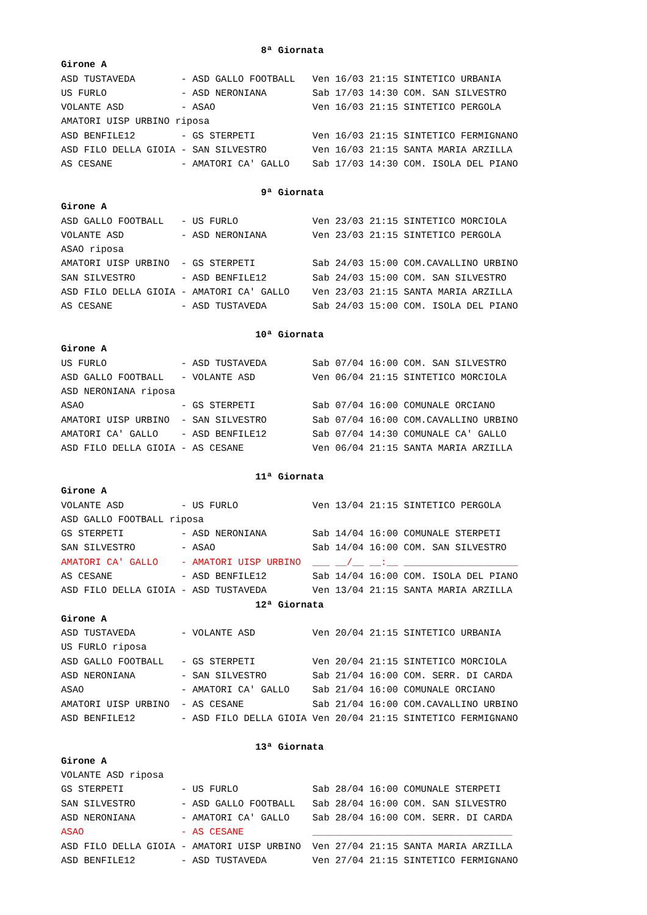8ª Giornata
Girone A
ASD TUSTAVEDA        - ASD GALLO FOOTBALL   Ven 16/03 21:15 SINTETICO URBANIA
US FURLO             - ASD NERONIANA        Sab 17/03 14:30 COM. SAN SILVESTRO
VOLANTE ASD          - ASAO                 Ven 16/03 21:15 SINTETICO PERGOLA
AMATORI UISP URBINO riposa
ASD BENFILE12        - GS STERPETI          Ven 16/03 21:15 SINTETICO FERMIGNANO
ASD FILO DELLA GIOIA - SAN SILVESTRO        Ven 16/03 21:15 SANTA MARIA ARZILLA
AS CESANE            - AMATORI CA' GALLO    Sab 17/03 14:30 COM. ISOLA DEL PIANO

                                   9ª Giornata
Girone A
ASD GALLO FOOTBALL   - US FURLO             Ven 23/03 21:15 SINTETICO MORCIOLA
VOLANTE ASD          - ASD NERONIANA        Ven 23/03 21:15 SINTETICO PERGOLA
ASAO riposa
AMATORI UISP URBINO  - GS STERPETI          Sab 24/03 15:00 COM.CAVALLINO URBINO
SAN SILVESTRO        - ASD BENFILE12        Sab 24/03 15:00 COM. SAN SILVESTRO
ASD FILO DELLA GIOIA - AMATORI CA' GALLO    Ven 23/03 21:15 SANTA MARIA ARZILLA
AS CESANE            - ASD TUSTAVEDA        Sab 24/03 15:00 COM. ISOLA DEL PIANO

                                  10ª Giornata
Girone A
US FURLO             - ASD TUSTAVEDA        Sab 07/04 16:00 COM. SAN SILVESTRO
ASD GALLO FOOTBALL   - VOLANTE ASD          Ven 06/04 21:15 SINTETICO MORCIOLA
ASD NERONIANA riposa
ASAO                 - GS STERPETI          Sab 07/04 16:00 COMUNALE ORCIANO
AMATORI UISP URBINO  - SAN SILVESTRO        Sab 07/04 16:00 COM.CAVALLINO URBINO
AMATORI CA' GALLO    - ASD BENFILE12        Sab 07/04 14:30 COMUNALE CA' GALLO
ASD FILO DELLA GIOIA - AS CESANE            Ven 06/04 21:15 SANTA MARIA ARZILLA

                                  11ª Giornata
Girone A
VOLANTE ASD          - US FURLO             Ven 13/04 21:15 SINTETICO PERGOLA
ASD GALLO FOOTBALL riposa
GS STERPETI          - ASD NERONIANA        Sab 14/04 16:00 COMUNALE STERPETI
SAN SILVESTRO        - ASAO                 Sab 14/04 16:00 COM. SAN SILVESTRO
AMATORI CA' GALLO    - AMATORI UISP URBINO  ___ __/__ __:__ ____________________
AS CESANE            - ASD BENFILE12        Sab 14/04 16:00 COM. ISOLA DEL PIANO
ASD FILO DELLA GIOIA - ASD TUSTAVEDA        Ven 13/04 21:15 SANTA MARIA ARZILLA
                                  12ª Giornata
Girone A
ASD TUSTAVEDA        - VOLANTE ASD          Ven 20/04 21:15 SINTETICO URBANIA
US FURLO riposa
ASD GALLO FOOTBALL   - GS STERPETI          Ven 20/04 21:15 SINTETICO MORCIOLA
ASD NERONIANA        - SAN SILVESTRO        Sab 21/04 16:00 COM. SERR. DI CARDA
ASAO                 - AMATORI CA' GALLO    Sab 21/04 16:00 COMUNALE ORCIANO
AMATORI UISP URBINO  - AS CESANE            Sab 21/04 16:00 COM.CAVALLINO URBINO
ASD BENFILE12        - ASD FILO DELLA GIOIA Ven 20/04 21:15 SINTETICO FERMIGNANO

                                  13ª Giornata
Girone A
VOLANTE ASD riposa
GS STERPETI          - US FURLO             Sab 28/04 16:00 COMUNALE STERPETI
SAN SILVESTRO        - ASD GALLO FOOTBALL   Sab 28/04 16:00 COM. SAN SILVESTRO
ASD NERONIANA        - AMATORI CA' GALLO    Sab 28/04 16:00 COM. SERR. DI CARDA
ASAO                 - AS CESANE            ___________________________________
ASD FILO DELLA GIOIA - AMATORI UISP URBINO  Ven 27/04 21:15 SANTA MARIA ARZILLA
ASD BENFILE12        - ASD TUSTAVEDA        Ven 27/04 21:15 SINTETICO FERMIGNANO